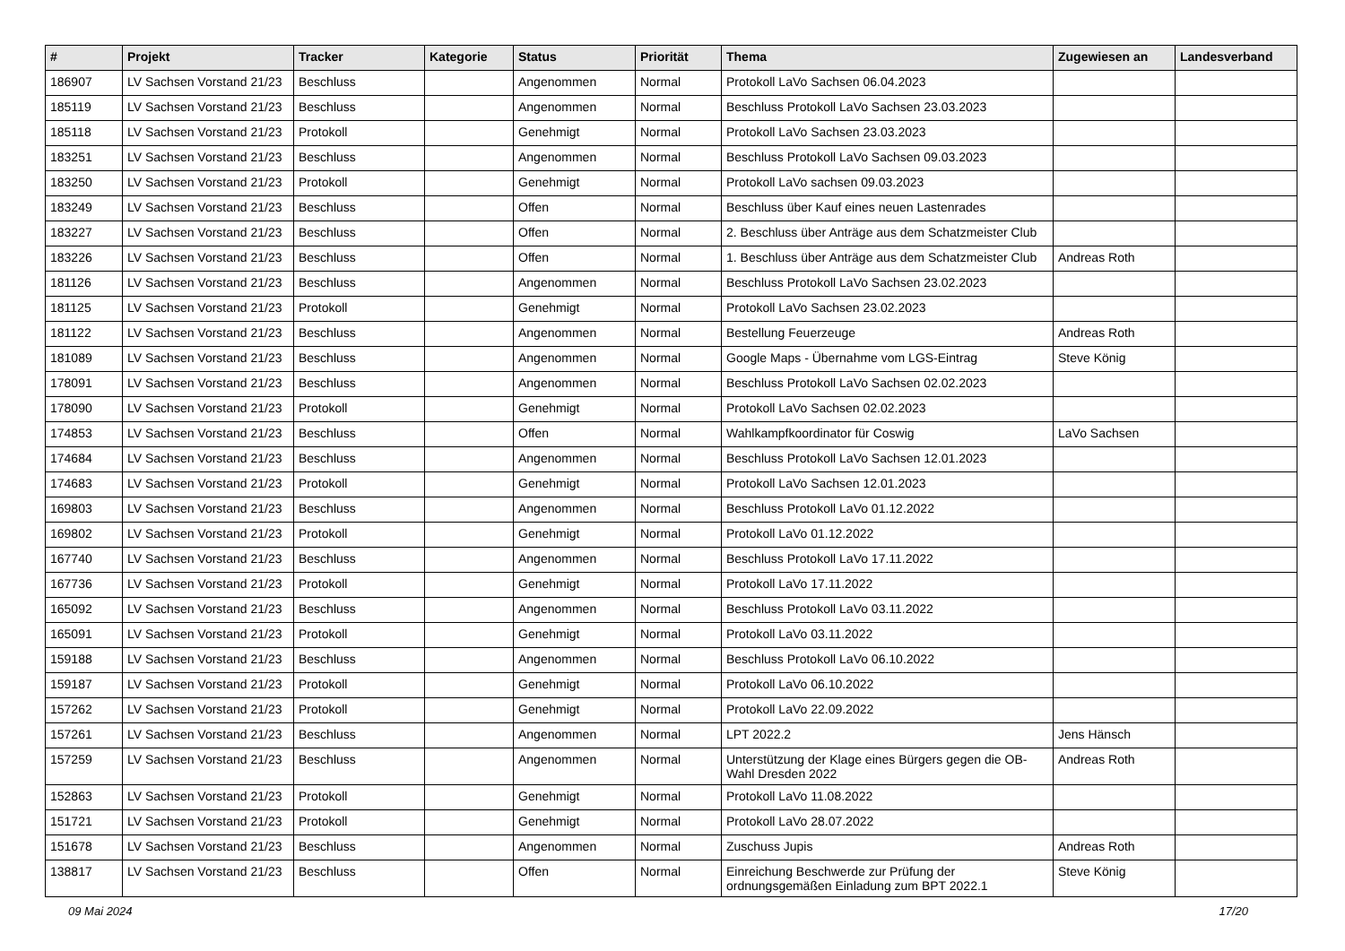| # | Projekt | Tracker | Kategorie | Status | Priorität | Thema | Zugewiesen an | Landesverband |
| --- | --- | --- | --- | --- | --- | --- | --- | --- |
| 186907 | LV Sachsen Vorstand 21/23 | Beschluss | | Angenommen | Normal | Protokoll LaVo Sachsen 06.04.2023 | | |
| 185119 | LV Sachsen Vorstand 21/23 | Beschluss | | Angenommen | Normal | Beschluss Protokoll LaVo Sachsen 23.03.2023 | | |
| 185118 | LV Sachsen Vorstand 21/23 | Protokoll | | Genehmigt | Normal | Protokoll LaVo Sachsen 23.03.2023 | | |
| 183251 | LV Sachsen Vorstand 21/23 | Beschluss | | Angenommen | Normal | Beschluss Protokoll LaVo Sachsen 09.03.2023 | | |
| 183250 | LV Sachsen Vorstand 21/23 | Protokoll | | Genehmigt | Normal | Protokoll LaVo sachsen 09.03.2023 | | |
| 183249 | LV Sachsen Vorstand 21/23 | Beschluss | | Offen | Normal | Beschluss über Kauf eines neuen Lastenrades | | |
| 183227 | LV Sachsen Vorstand 21/23 | Beschluss | | Offen | Normal | 2. Beschluss über Anträge aus dem Schatzmeister Club | | |
| 183226 | LV Sachsen Vorstand 21/23 | Beschluss | | Offen | Normal | 1. Beschluss über Anträge aus dem Schatzmeister Club | Andreas Roth | |
| 181126 | LV Sachsen Vorstand 21/23 | Beschluss | | Angenommen | Normal | Beschluss Protokoll LaVo Sachsen 23.02.2023 | | |
| 181125 | LV Sachsen Vorstand 21/23 | Protokoll | | Genehmigt | Normal | Protokoll LaVo Sachsen 23.02.2023 | | |
| 181122 | LV Sachsen Vorstand 21/23 | Beschluss | | Angenommen | Normal | Bestellung Feuerzeuge | Andreas Roth | |
| 181089 | LV Sachsen Vorstand 21/23 | Beschluss | | Angenommen | Normal | Google Maps - Übernahme vom LGS-Eintrag | Steve König | |
| 178091 | LV Sachsen Vorstand 21/23 | Beschluss | | Angenommen | Normal | Beschluss Protokoll LaVo Sachsen 02.02.2023 | | |
| 178090 | LV Sachsen Vorstand 21/23 | Protokoll | | Genehmigt | Normal | Protokoll LaVo Sachsen 02.02.2023 | | |
| 174853 | LV Sachsen Vorstand 21/23 | Beschluss | | Offen | Normal | Wahlkampfkoordinator für Coswig | LaVo Sachsen | |
| 174684 | LV Sachsen Vorstand 21/23 | Beschluss | | Angenommen | Normal | Beschluss Protokoll LaVo Sachsen 12.01.2023 | | |
| 174683 | LV Sachsen Vorstand 21/23 | Protokoll | | Genehmigt | Normal | Protokoll LaVo Sachsen 12.01.2023 | | |
| 169803 | LV Sachsen Vorstand 21/23 | Beschluss | | Angenommen | Normal | Beschluss Protokoll LaVo 01.12.2022 | | |
| 169802 | LV Sachsen Vorstand 21/23 | Protokoll | | Genehmigt | Normal | Protokoll LaVo 01.12.2022 | | |
| 167740 | LV Sachsen Vorstand 21/23 | Beschluss | | Angenommen | Normal | Beschluss Protokoll LaVo 17.11.2022 | | |
| 167736 | LV Sachsen Vorstand 21/23 | Protokoll | | Genehmigt | Normal | Protokoll LaVo 17.11.2022 | | |
| 165092 | LV Sachsen Vorstand 21/23 | Beschluss | | Angenommen | Normal | Beschluss Protokoll LaVo 03.11.2022 | | |
| 165091 | LV Sachsen Vorstand 21/23 | Protokoll | | Genehmigt | Normal | Protokoll LaVo 03.11.2022 | | |
| 159188 | LV Sachsen Vorstand 21/23 | Beschluss | | Angenommen | Normal | Beschluss Protokoll LaVo 06.10.2022 | | |
| 159187 | LV Sachsen Vorstand 21/23 | Protokoll | | Genehmigt | Normal | Protokoll LaVo 06.10.2022 | | |
| 157262 | LV Sachsen Vorstand 21/23 | Protokoll | | Genehmigt | Normal | Protokoll LaVo 22.09.2022 | | |
| 157261 | LV Sachsen Vorstand 21/23 | Beschluss | | Angenommen | Normal | LPT 2022.2 | Jens Hänsch | |
| 157259 | LV Sachsen Vorstand 21/23 | Beschluss | | Angenommen | Normal | Unterstützung der Klage eines Bürgers gegen die OB-Wahl Dresden 2022 | Andreas Roth | |
| 152863 | LV Sachsen Vorstand 21/23 | Protokoll | | Genehmigt | Normal | Protokoll LaVo 11.08.2022 | | |
| 151721 | LV Sachsen Vorstand 21/23 | Protokoll | | Genehmigt | Normal | Protokoll LaVo 28.07.2022 | | |
| 151678 | LV Sachsen Vorstand 21/23 | Beschluss | | Angenommen | Normal | Zuschuss Jupis | Andreas Roth | |
| 138817 | LV Sachsen Vorstand 21/23 | Beschluss | | Offen | Normal | Einreichung Beschwerde zur Prüfung der ordnungsgemäßen Einladung zum BPT 2022.1 | Steve König | |
09 Mai 2024 17/20